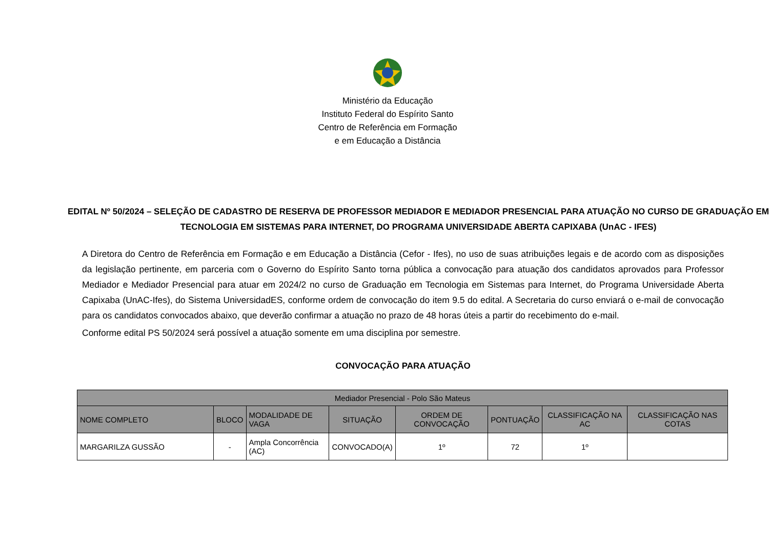Ministério da Educação
Instituto Federal do Espírito Santo
Centro de Referência em Formação
e em Educação a Distância
EDITAL Nº 50/2024 – SELEÇÃO DE CADASTRO DE RESERVA DE PROFESSOR MEDIADOR E MEDIADOR PRESENCIAL PARA ATUAÇÃO NO CURSO DE GRADUAÇÃO EM TECNOLOGIA EM SISTEMAS PARA INTERNET, DO PROGRAMA UNIVERSIDADE ABERTA CAPIXABA (UnAC - IFES)
A Diretora do Centro de Referência em Formação e em Educação a Distância (Cefor - Ifes), no uso de suas atribuições legais e de acordo com as disposições da legislação pertinente, em parceria com o Governo do Espírito Santo torna pública a convocação para atuação dos candidatos aprovados para Professor Mediador e Mediador Presencial para atuar em 2024/2 no curso de Graduação em Tecnologia em Sistemas para Internet, do Programa Universidade Aberta Capixaba (UnAC-Ifes), do Sistema UniversidadES, conforme ordem de convocação do item 9.5 do edital. A Secretaria do curso enviará o e-mail de convocação para os candidatos convocados abaixo, que deverão confirmar a atuação no prazo de 48 horas úteis a partir do recebimento do e-mail.
Conforme edital PS 50/2024 será possível a atuação somente em uma disciplina por semestre.
CONVOCAÇÃO PARA ATUAÇÃO
| Mediador Presencial - Polo São Mateus | | | | | | | |
| --- | --- | --- | --- | --- | --- | --- | --- |
| NOME COMPLETO | BLOCO | MODALIDADE DE VAGA | SITUAÇÃO | ORDEM DE CONVOCAÇÃO | PONTUAÇÃO | CLASSIFICAÇÃO NA AC | CLASSIFICAÇÃO NAS COTAS |
| MARGARILZA GUSSÃO | - | Ampla Concorrência (AC) | CONVOCADO(A) | 1º | 72 | 1º | |